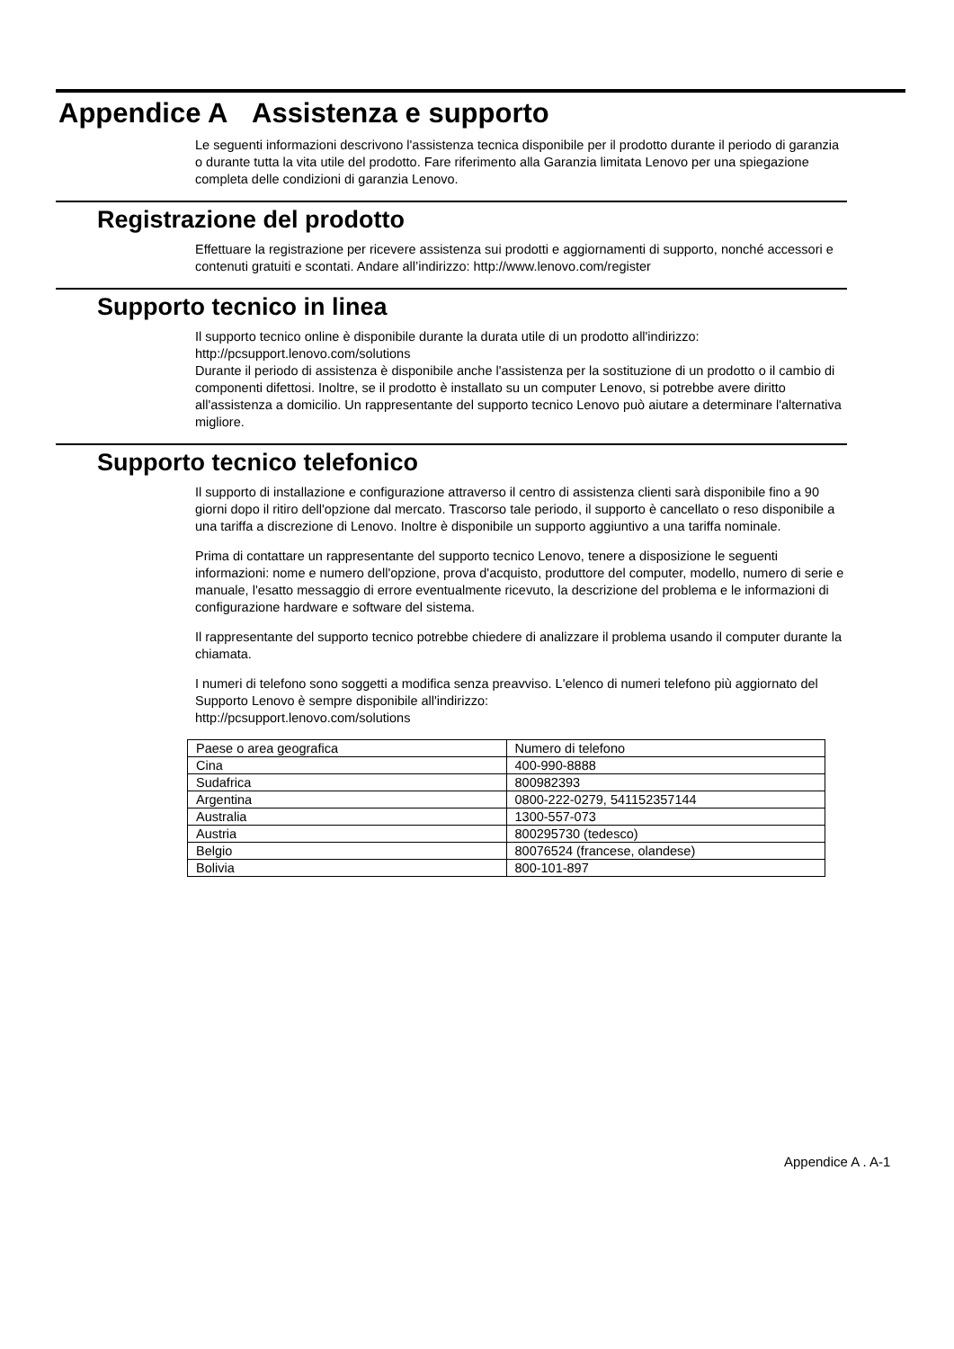Appendice A Assistenza e supporto
Le seguenti informazioni descrivono l'assistenza tecnica disponibile per il prodotto durante il periodo di garanzia o durante tutta la vita utile del prodotto. Fare riferimento alla Garanzia limitata Lenovo per una spiegazione completa delle condizioni di garanzia Lenovo.
Registrazione del prodotto
Effettuare la registrazione per ricevere assistenza sui prodotti e aggiornamenti di supporto, nonché accessori e contenuti gratuiti e scontati. Andare all’indirizzo: http://www.lenovo.com/register
Supporto tecnico in linea
Il supporto tecnico online è disponibile durante la durata utile di un prodotto all'indirizzo:
http://pcsupport.lenovo.com/solutions
Durante il periodo di assistenza è disponibile anche l'assistenza per la sostituzione di un prodotto o il cambio di componenti difettosi. Inoltre, se il prodotto è installato su un computer Lenovo, si potrebbe avere diritto all'assistenza a domicilio. Un rappresentante del supporto tecnico Lenovo può aiutare a determinare l'alternativa migliore.
Supporto tecnico telefonico
Il supporto di installazione e configurazione attraverso il centro di assistenza clienti sarà disponibile fino a 90 giorni dopo il ritiro dell'opzione dal mercato. Trascorso tale periodo, il supporto è cancellato o reso disponibile a una tariffa a discrezione di Lenovo. Inoltre è disponibile un supporto aggiuntivo a una tariffa nominale.
Prima di contattare un rappresentante del supporto tecnico Lenovo, tenere a disposizione le seguenti informazioni: nome e numero dell'opzione, prova d'acquisto, produttore del computer, modello, numero di serie e manuale, l'esatto messaggio di errore eventualmente ricevuto, la descrizione del problema e le informazioni di configurazione hardware e software del sistema.
Il rappresentante del supporto tecnico potrebbe chiedere di analizzare il problema usando il computer durante la chiamata.
I numeri di telefono sono soggetti a modifica senza preavviso. L'elenco di numeri telefono più aggiornato del Supporto Lenovo è sempre disponibile all'indirizzo:
http://pcsupport.lenovo.com/solutions
| Paese o area geografica | Numero di telefono |
| Cina | 400-990-8888 |
| Sudafrica | 800982393 |
| Argentina | 0800-222-0279, 541152357144 |
| Australia | 1300-557-073 |
| Austria | 800295730 (tedesco) |
| Belgio | 80076524 (francese, olandese) |
| Bolivia | 800-101-897 |
Appendice A . A-1